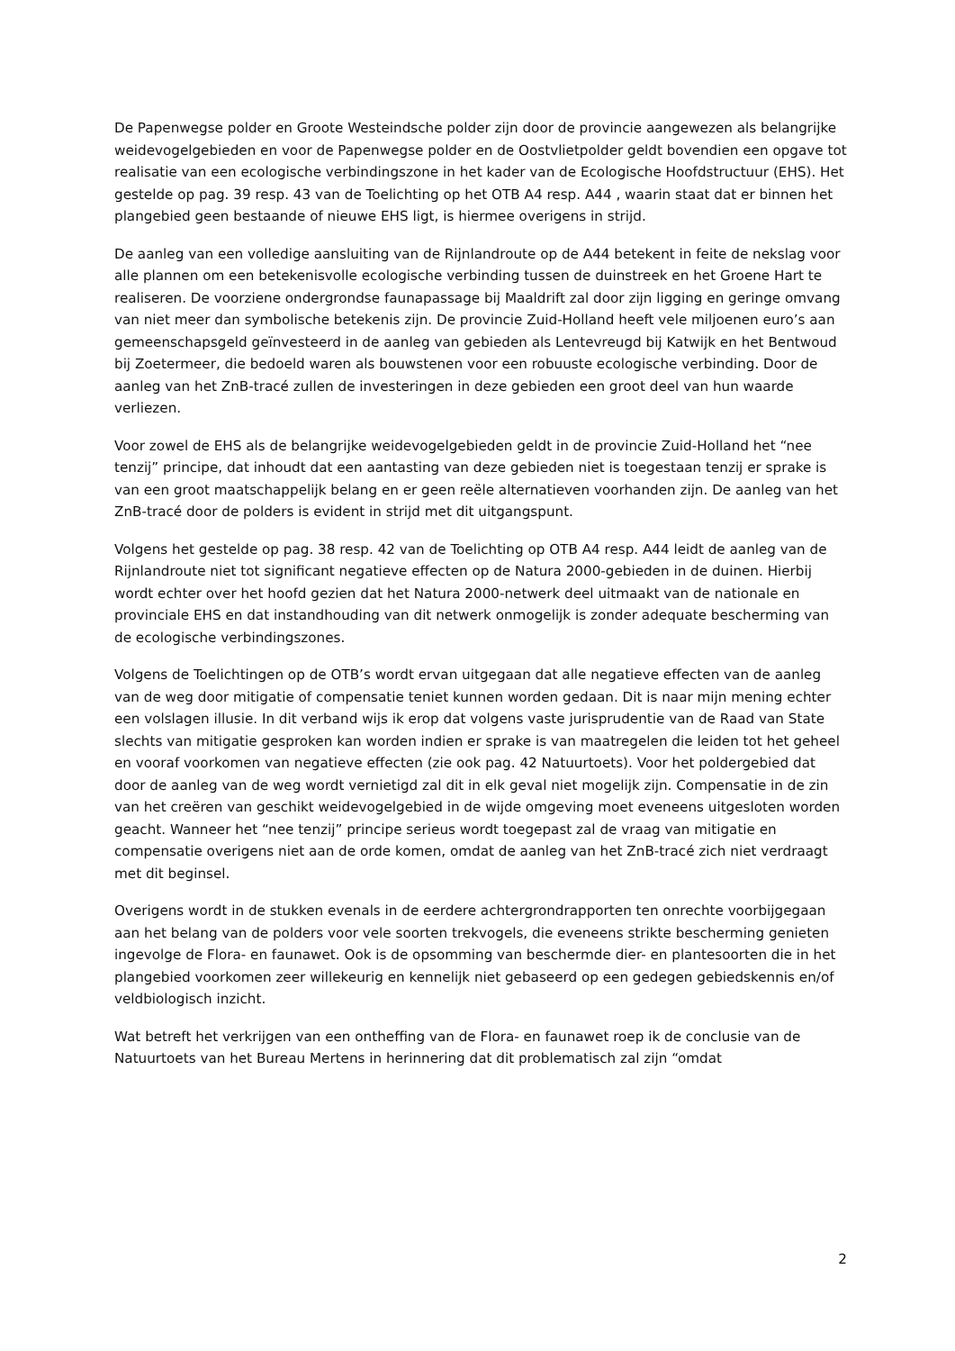De Papenwegse polder en Groote Westeindsche polder zijn door de provincie aangewezen als belangrijke weidevogelgebieden en voor de Papenwegse polder en de Oostvlietpolder geldt bovendien een opgave tot realisatie van een ecologische verbindingszone in het kader van de Ecologische Hoofdstructuur (EHS). Het gestelde op pag. 39 resp. 43 van de Toelichting op het OTB A4 resp. A44 , waarin staat dat er binnen het plangebied geen bestaande of nieuwe EHS ligt, is hiermee overigens in strijd.
De aanleg van een volledige aansluiting van de Rijnlandroute op de A44 betekent in feite de nekslag voor alle plannen om een betekenisvolle ecologische verbinding tussen de duinstreek en het Groene Hart te realiseren. De voorziene ondergrondse faunapassage bij Maaldrift zal door zijn ligging en geringe omvang van niet meer dan symbolische betekenis zijn. De provincie Zuid-Holland heeft vele miljoenen euro’s aan gemeenschapsgeld geïnvesteerd in de aanleg van gebieden als Lentevreugd bij Katwijk en het Bentwoud bij Zoetermeer, die bedoeld waren als bouwstenen voor een robuuste ecologische verbinding. Door de aanleg van het ZnB-tracé zullen de investeringen in deze gebieden een groot deel van hun waarde verliezen.
Voor zowel de EHS als de belangrijke weidevogelgebieden geldt in de provincie Zuid-Holland het “nee tenzij” principe, dat inhoudt dat een aantasting van deze gebieden niet is toegestaan tenzij er sprake is van een groot maatschappelijk belang en er geen reële alternatieven voorhanden zijn. De aanleg van het ZnB-tracé door de polders is evident in strijd met dit uitgangspunt.
Volgens het gestelde op pag. 38 resp. 42 van de Toelichting op OTB A4 resp. A44 leidt de aanleg van de Rijnlandroute niet tot significant negatieve effecten op de Natura 2000-gebieden in de duinen. Hierbij wordt echter over het hoofd gezien dat het Natura 2000-netwerk deel uitmaakt van de nationale en provinciale EHS en dat instandhouding van dit netwerk onmogelijk is zonder adequate bescherming van de ecologische verbindingszones.
Volgens de Toelichtingen op de OTB’s wordt ervan uitgegaan dat alle negatieve effecten van de aanleg van de weg door mitigatie of compensatie teniet kunnen worden gedaan. Dit is naar mijn mening echter een volslagen illusie. In dit verband wijs ik erop dat volgens vaste jurisprudentie van de Raad van State slechts van mitigatie gesproken kan worden indien er sprake is van maatregelen die leiden tot het geheel en vooraf voorkomen van negatieve effecten (zie ook pag. 42 Natuurtoets). Voor het poldergebied dat door de aanleg van de weg wordt vernietigd zal dit in elk geval niet mogelijk zijn. Compensatie in de zin van het creëren van geschikt weidevogelgebied in de wijde omgeving moet eveneens uitgesloten worden geacht. Wanneer het “nee tenzij” principe serieus wordt toegepast zal de vraag van mitigatie en compensatie overigens niet aan de orde komen, omdat de aanleg van het ZnB-tracé zich niet verdraagt met dit beginsel.
Overigens wordt in de stukken evenals in de eerdere achtergrondrapporten ten onrechte voorbijgegaan aan het belang van de polders voor vele soorten trekvogels, die eveneens strikte bescherming genieten ingevolge de Flora- en faunawet. Ook is de opsomming van beschermde dier- en plantesoorten die in het plangebied voorkomen zeer willekeurig en kennelijk niet gebaseerd op een gedegen gebiedskennis en/of veldbiologisch inzicht.
Wat betreft het verkrijgen van een ontheffing van de Flora- en faunawet roep ik de conclusie van de Natuurtoets van het Bureau Mertens in herinnering dat dit problematisch zal zijn “omdat
2